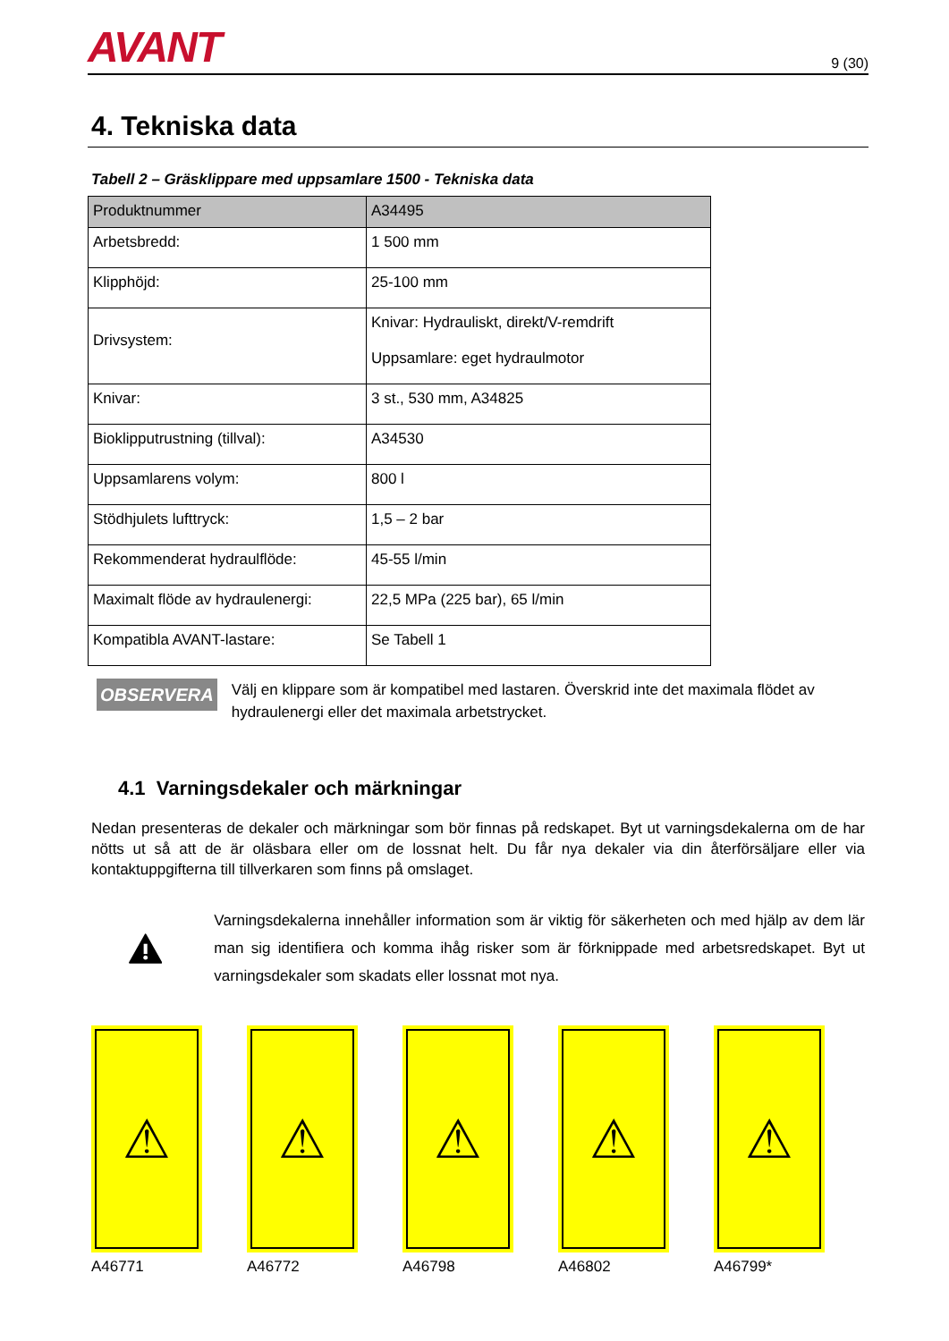AVANT
9 (30)
4. Tekniska data
Tabell 2 – Gräsklippare med uppsamlare 1500 - Tekniska data
| Produktnummer | A34495 |
| --- | --- |
| Arbetsbredd: | 1 500 mm |
| Klipphöjd: | 25-100 mm |
| Drivsystem: | Knivar: Hydrauliskt, direkt/V-remdrift Uppsamlare: eget hydraulmotor |
| Knivar: | 3 st., 530 mm, A34825 |
| Bioklipputrustning (tillval): | A34530 |
| Uppsamlarens volym: | 800 l |
| Stödhjulets lufttryck: | 1,5 – 2 bar |
| Rekommenderat hydraulflöde: | 45-55 l/min |
| Maximalt flöde av hydraulenergi: | 22,5 MPa (225 bar), 65 l/min |
| Kompatibla AVANT-lastare: | Se Tabell 1 |
OBSERVERA
Välj en klippare som är kompatibel med lastaren. Överskrid inte det maximala flödet av hydraulenergi eller det maximala arbetstrycket.
4.1 Varningsdekaler och märkningar
Nedan presenteras de dekaler och märkningar som bör finnas på redskapet. Byt ut varningsdekalerna om de har nötts ut så att de är oläsbara eller om de lossnat helt. Du får nya dekaler via din återförsäljare eller via kontaktuppgifterna till tillverkaren som finns på omslaget.
Varningsdekalerna innehåller information som är viktig för säkerheten och med hjälp av dem lär man sig identifiera och komma ihåg risker som är förknippade med arbetsredskapet. Byt ut varningsdekaler som skadats eller lossnat mot nya.
⚠
A46771
⚠
A46772
⚠
A46798
⚠
A46802
⚠
A46799*